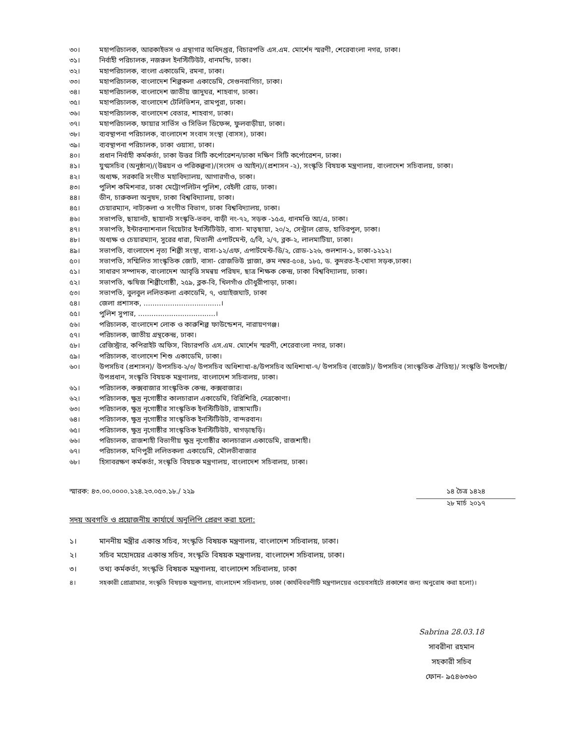৩০। মহাপরিচালক, আরকাইভস ও গ্রন্থাগার অধিদপ্তর, বিচারপতি এস.এম. মোর্শেদ স্মরণী, শেরেবাংলা নগর, ঢাকা।
৩১। নির্বাহী পরিচালক, নজরুল ইনস্টিটিউট, ধানমন্ডি, ঢাকা।
৩২। মহাপরিচালক, বাংলা একাডেমি, রমনা, ঢাকা।
৩৩। মহাপরিচালক, বাংলাদেশ শিল্পকলা একাডেমি, সেগুনবাগিচা, ঢাকা।
৩৪। মহাপরিচালক, বাংলাদেশ জাতীয় জাদুঘর, শাহবাগ, ঢাকা।
৩৫। মহাপরিচালক, বাংলাদেশ টেলিভিশন, রামপুরা, ঢাকা।
৩৬। মহাপরিচালক, বাংলাদেশ বেতার, শাহবাগ, ঢাকা।
৩৭। মহাপরিচালক, ফায়ার সার্ভিস ও সিভিল ডিফেন্স, ফুলবাড়ীয়া, ঢাকা।
৩৮। ব্যবস্থাপনা পরিচালক, বাংলাদেশ সংবাদ সংস্থা (বাসস), ঢাকা।
৩৯। ব্যবস্থাপনা পরিচালক, ঢাকা ওয়াসা, ঢাকা।
৪০। প্রধান নির্বাহী কর্মকর্তা, ঢাকা উত্তর সিটি কর্পোরেশন/ঢাকা দক্ষিণ সিটি কর্পোরেশন, ঢাকা।
৪১। যুগ্মসচিব (অনুষ্ঠান)/(উন্নয়ন ও পরিকল্পনা)/(সংসদ ও আইন)/(প্রশাসন -২), সংস্কৃতি বিষয়ক মন্ত্রণালয়, বাংলাদেশ সচিবালয়, ঢাকা।
৪২। অধ্যক্ষ, সরকারি সংগীত মহাবিদ্যালয়, আগারগাঁও, ঢাকা।
৪৩। পুলিশ কমিশনার, ঢাকা মেট্রোপলিটন পুলিশ, বেইলী রোড, ঢাকা।
৪৪। ডীন, চারুকলা অনুষদ, ঢাকা বিশ্ববিদ্যালয়, ঢাকা।
৪৫। চেয়ারম্যান, নাট্যকলা ও সংগীত বিভাগ, ঢাকা বিশ্ববিদ্যালয়, ঢাকা।
৪৬। সভাপতি, ছায়ানট, ছায়ানট সংস্কৃতি-ভবন, বাড়ী নং-৭২, সড়ক -১৫এ, ধানমণ্ডি আ/এ, ঢাকা।
৪৭। সভাপতি, ইন্টারন্যাশনাল থিয়েটার ইনস্টিটিউট, বাসা- মাতৃছায়া, ২০/২, সেন্ট্রাল রোড, হাতিরপুল, ঢাকা।
৪৮। অধ্যক্ষ ও চেয়ারম্যান, সুরের ধারা, মিতালী এপার্টমেন্ট, ৫/বি, ২/৭, ব্লক-২, লালমাটিয়া, ঢাকা।
৪৯। সভাপতি, বাংলাদেশ নৃত্য শিল্পী সংস্থা, বাসা-১২/এফ, এপার্টমেন্ট-ডি/২, রোড-১২৬, গুলশান-১, ঢাকা-১২১২।
৫০। সভাপতি, সম্মিলিত সাংস্কৃতিক জোট, বাসা- রোজভিউ প্লাজা, রুম নম্বর-৫০৪, ১৮৫, ড. কুদরত-ই-খোদা সড়ক,ঢাকা।
৫১। সাধারণ সম্পাদক, বাংলাদেশ আবৃত্তি সমন্বয় পরিষদ, ছাত্র শিক্ষক কেন্দ্র, ঢাকা বিশ্ববিদ্যালয়, ঢাকা।
৫২। সভাপতি, ঋষিজ শিল্পীগোষ্ঠী, ২৫৯, ব্লক-বি, খিলগাঁও চৌধুরীপাড়া, ঢাকা।
৫৩। সভাপতি, বুলবুল ললিতকলা একাডেমি, ৭, ওয়াইজঘাট, ঢাকা
৫৪। জেলা প্রশাসক, ...................................।
৫৫। পুলিশ সুপার, ...................................।
৫৬। পরিচালক, বাংলাদেশ লোক ও কারুশিল্প ফাউন্ডেশন, নারায়ণগঞ্জ।
৫৭। পরিচালক, জাতীয় গ্রন্থকেন্দ্র, ঢাকা।
৫৮। রেজিস্ট্রার, কপিরাইট অফিস, বিচারপতি এস.এম. মোর্শেদ স্মরণী, শেরেবাংলা নগর, ঢাকা।
৫৯। পরিচালক, বাংলাদেশ শিশু একাডেমি, ঢাকা।
৬০। উপসচিব (প্রশাসন)/ উপসচিব-২/৩/ উপসচিব অধিশাখা-৪/উপসচিব অধিশাখা-৭/ উপসচিব (বাজেট)/ উপসচিব (সাংস্কৃতিক ঐতিহ্য)/ সংস্কৃতি উপদেষ্টা/উপপ্রধান, সংস্কৃতি বিষয়ক মন্ত্রণালয়, বাংলাদেশ সচিবালয়, ঢাকা।
৬১। পরিচালক, কক্সবাজার সাংস্কৃতিক কেন্দ্র, কক্সবাজার।
৬২। পরিচালক, ক্ষুদ্র নৃগোষ্ঠীর কালচারাল একাডেমি, বিরিশিরি, নেত্রকোণা।
৬৩। পরিচালক, ক্ষুদ্র নৃগোষ্ঠীর সাংস্কৃতিক ইনস্টিটিউট, রাঙ্গামাটি।
৬৪। পরিচালক, ক্ষুদ্র নৃগোষ্ঠীর সাংস্কৃতিক ইনস্টিটিউট, বান্দরবান।
৬৫। পরিচালক, ক্ষুদ্র নৃগোষ্ঠীর সাংস্কৃতিক ইনস্টিটিউট, খাগড়াছড়ি।
৬৬। পরিচালক, রাজশাহী বিভাগীয় ক্ষুদ্র নৃগোষ্ঠীর কালচারাল একাডেমি, রাজশাহী।
৬৭। পরিচালক, মণিপুরী ললিতকলা একাডেমি, মৌলভীবাজার
৬৮। হিসাবরক্ষণ কর্মকর্তা, সংস্কৃতি বিষয়ক মন্ত্রণালয়, বাংলাদেশ সচিবালয়, ঢাকা।
স্মারক: ৪৩.০০.০০০০.১২৪.২৩.০৫৩.১৮./ ২২৯
১৪ চৈত্র ১৪২৪
২৮ মার্চ ২০১৭
সদয় অবগতি ও প্রয়োজনীয় কার্যার্থে অনুলিপি প্রেরণ করা হলো:
১। মাননীয় মন্ত্রীর একান্ত সচিব, সংস্কৃতি বিষয়ক মন্ত্রণালয়, বাংলাদেশ সচিবালয়, ঢাকা।
২। সচিব মহোদয়ের একান্ত সচিব, সংস্কৃতি বিষয়ক মন্ত্রণালয়, বাংলাদেশ সচিবালয়, ঢাকা।
৩। তথ্য কর্মকর্তা, সংস্কৃতি বিষয়ক মন্ত্রণালয়, বাংলাদেশ সচিবালয়, ঢাকা
৪। সহকারী প্রোগ্রামার, সংস্কৃতি বিষয়ক মন্ত্রণালয়, বাংলাদেশ সচিবালয়, ঢাকা (কার্যবিবরণীটি মন্ত্রণালয়ের ওয়েবসাইটে প্রকাশের জন্য অনুরোধ করা হলো)।
Sabrina 28.03.18
সাবরীনা রহমান
সহকারী সচিব
ফোন- ৯৫৪৬৩৬০